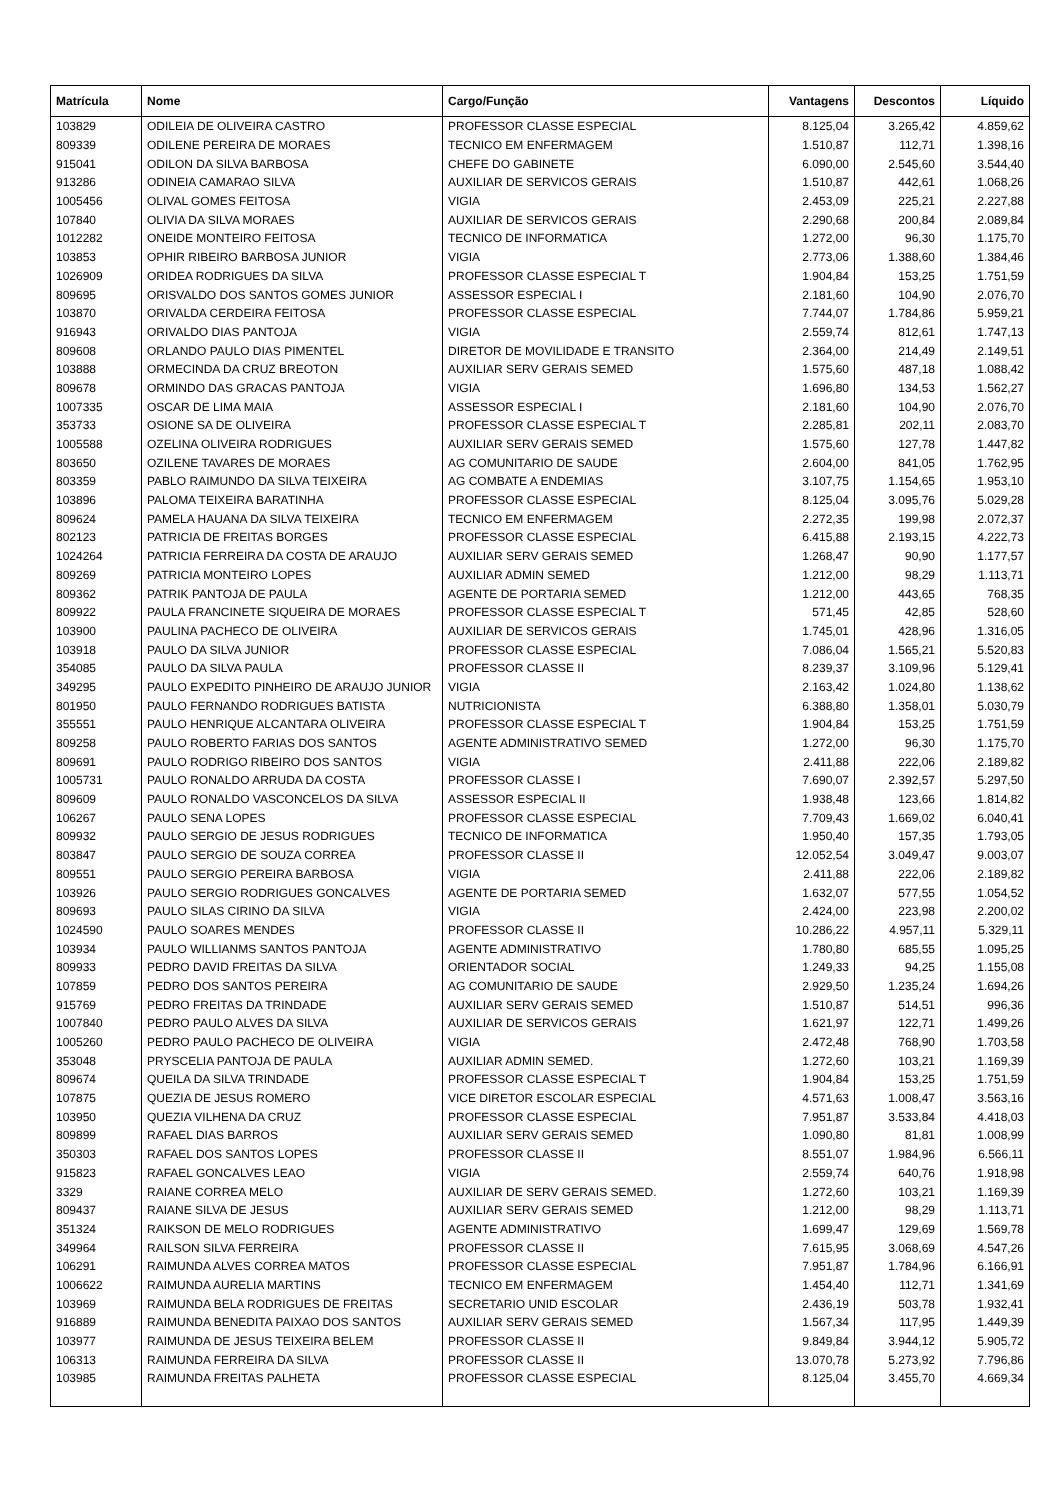| Matrícula | Nome | Cargo/Função | Vantagens | Descontos | Líquido |
| --- | --- | --- | --- | --- | --- |
| 103829 | ODILEIA DE OLIVEIRA CASTRO | PROFESSOR CLASSE ESPECIAL | 8.125,04 | 3.265,42 | 4.859,62 |
| 809339 | ODILENE PEREIRA DE MORAES | TECNICO EM ENFERMAGEM | 1.510,87 | 112,71 | 1.398,16 |
| 915041 | ODILON DA SILVA BARBOSA | CHEFE DO GABINETE | 6.090,00 | 2.545,60 | 3.544,40 |
| 913286 | ODINEIA CAMARAO SILVA | AUXILIAR DE SERVICOS GERAIS | 1.510,87 | 442,61 | 1.068,26 |
| 1005456 | OLIVAL GOMES FEITOSA | VIGIA | 2.453,09 | 225,21 | 2.227,88 |
| 107840 | OLIVIA DA SILVA MORAES | AUXILIAR DE SERVICOS GERAIS | 2.290,68 | 200,84 | 2.089,84 |
| 1012282 | ONEIDE MONTEIRO FEITOSA | TECNICO DE INFORMATICA | 1.272,00 | 96,30 | 1.175,70 |
| 103853 | OPHIR RIBEIRO BARBOSA JUNIOR | VIGIA | 2.773,06 | 1.388,60 | 1.384,46 |
| 1026909 | ORIDEA RODRIGUES DA SILVA | PROFESSOR CLASSE ESPECIAL T | 1.904,84 | 153,25 | 1.751,59 |
| 809695 | ORISVALDO DOS SANTOS GOMES JUNIOR | ASSESSOR ESPECIAL I | 2.181,60 | 104,90 | 2.076,70 |
| 103870 | ORIVALDA CERDEIRA FEITOSA | PROFESSOR CLASSE ESPECIAL | 7.744,07 | 1.784,86 | 5.959,21 |
| 916943 | ORIVALDO DIAS PANTOJA | VIGIA | 2.559,74 | 812,61 | 1.747,13 |
| 809608 | ORLANDO PAULO DIAS PIMENTEL | DIRETOR DE MOVILIDADE E TRANSITO | 2.364,00 | 214,49 | 2.149,51 |
| 103888 | ORMECINDA DA CRUZ BREOTON | AUXILIAR SERV GERAIS SEMED | 1.575,60 | 487,18 | 1.088,42 |
| 809678 | ORMINDO DAS GRACAS PANTOJA | VIGIA | 1.696,80 | 134,53 | 1.562,27 |
| 1007335 | OSCAR DE LIMA MAIA | ASSESSOR ESPECIAL I | 2.181,60 | 104,90 | 2.076,70 |
| 353733 | OSIONE SA DE OLIVEIRA | PROFESSOR CLASSE ESPECIAL T | 2.285,81 | 202,11 | 2.083,70 |
| 1005588 | OZELINA OLIVEIRA RODRIGUES | AUXILIAR SERV GERAIS SEMED | 1.575,60 | 127,78 | 1.447,82 |
| 803650 | OZILENE TAVARES DE MORAES | AG COMUNITARIO DE SAUDE | 2.604,00 | 841,05 | 1.762,95 |
| 803359 | PABLO RAIMUNDO DA SILVA TEIXEIRA | AG COMBATE A ENDEMIAS | 3.107,75 | 1.154,65 | 1.953,10 |
| 103896 | PALOMA TEIXEIRA BARATINHA | PROFESSOR CLASSE ESPECIAL | 8.125,04 | 3.095,76 | 5.029,28 |
| 809624 | PAMELA HAUANA DA SILVA TEIXEIRA | TECNICO EM ENFERMAGEM | 2.272,35 | 199,98 | 2.072,37 |
| 802123 | PATRICIA DE FREITAS BORGES | PROFESSOR CLASSE ESPECIAL | 6.415,88 | 2.193,15 | 4.222,73 |
| 1024264 | PATRICIA FERREIRA DA COSTA DE ARAUJO | AUXILIAR SERV GERAIS SEMED | 1.268,47 | 90,90 | 1.177,57 |
| 809269 | PATRICIA MONTEIRO LOPES | AUXILIAR ADMIN SEMED | 1.212,00 | 98,29 | 1.113,71 |
| 809362 | PATRIK PANTOJA DE PAULA | AGENTE DE PORTARIA SEMED | 1.212,00 | 443,65 | 768,35 |
| 809922 | PAULA FRANCINETE SIQUEIRA DE MORAES | PROFESSOR CLASSE ESPECIAL T | 571,45 | 42,85 | 528,60 |
| 103900 | PAULINA PACHECO DE OLIVEIRA | AUXILIAR DE SERVICOS GERAIS | 1.745,01 | 428,96 | 1.316,05 |
| 103918 | PAULO DA SILVA JUNIOR | PROFESSOR CLASSE ESPECIAL | 7.086,04 | 1.565,21 | 5.520,83 |
| 354085 | PAULO DA SILVA PAULA | PROFESSOR CLASSE II | 8.239,37 | 3.109,96 | 5.129,41 |
| 349295 | PAULO EXPEDITO PINHEIRO DE ARAUJO JUNIOR | VIGIA | 2.163,42 | 1.024,80 | 1.138,62 |
| 801950 | PAULO FERNANDO RODRIGUES BATISTA | NUTRICIONISTA | 6.388,80 | 1.358,01 | 5.030,79 |
| 355551 | PAULO HENRIQUE ALCANTARA OLIVEIRA | PROFESSOR CLASSE ESPECIAL T | 1.904,84 | 153,25 | 1.751,59 |
| 809258 | PAULO ROBERTO FARIAS DOS SANTOS | AGENTE ADMINISTRATIVO SEMED | 1.272,00 | 96,30 | 1.175,70 |
| 809691 | PAULO RODRIGO RIBEIRO DOS SANTOS | VIGIA | 2.411,88 | 222,06 | 2.189,82 |
| 1005731 | PAULO RONALDO ARRUDA DA COSTA | PROFESSOR CLASSE I | 7.690,07 | 2.392,57 | 5.297,50 |
| 809609 | PAULO RONALDO VASCONCELOS DA SILVA | ASSESSOR ESPECIAL II | 1.938,48 | 123,66 | 1.814,82 |
| 106267 | PAULO SENA LOPES | PROFESSOR CLASSE ESPECIAL | 7.709,43 | 1.669,02 | 6.040,41 |
| 809932 | PAULO SERGIO DE JESUS RODRIGUES | TECNICO DE INFORMATICA | 1.950,40 | 157,35 | 1.793,05 |
| 803847 | PAULO SERGIO DE SOUZA CORREA | PROFESSOR CLASSE II | 12.052,54 | 3.049,47 | 9.003,07 |
| 809551 | PAULO SERGIO PEREIRA BARBOSA | VIGIA | 2.411,88 | 222,06 | 2.189,82 |
| 103926 | PAULO SERGIO RODRIGUES GONCALVES | AGENTE DE PORTARIA SEMED | 1.632,07 | 577,55 | 1.054,52 |
| 809693 | PAULO SILAS CIRINO DA SILVA | VIGIA | 2.424,00 | 223,98 | 2.200,02 |
| 1024590 | PAULO SOARES MENDES | PROFESSOR CLASSE II | 10.286,22 | 4.957,11 | 5.329,11 |
| 103934 | PAULO WILLIANMS SANTOS PANTOJA | AGENTE ADMINISTRATIVO | 1.780,80 | 685,55 | 1.095,25 |
| 809933 | PEDRO DAVID FREITAS DA SILVA | ORIENTADOR SOCIAL | 1.249,33 | 94,25 | 1.155,08 |
| 107859 | PEDRO DOS SANTOS PEREIRA | AG COMUNITARIO DE SAUDE | 2.929,50 | 1.235,24 | 1.694,26 |
| 915769 | PEDRO FREITAS DA TRINDADE | AUXILIAR SERV GERAIS SEMED | 1.510,87 | 514,51 | 996,36 |
| 1007840 | PEDRO PAULO ALVES DA SILVA | AUXILIAR DE SERVICOS GERAIS | 1.621,97 | 122,71 | 1.499,26 |
| 1005260 | PEDRO PAULO PACHECO DE OLIVEIRA | VIGIA | 2.472,48 | 768,90 | 1.703,58 |
| 353048 | PRYSCELIA PANTOJA DE PAULA | AUXILIAR ADMIN SEMED. | 1.272,60 | 103,21 | 1.169,39 |
| 809674 | QUEILA DA SILVA TRINDADE | PROFESSOR CLASSE ESPECIAL T | 1.904,84 | 153,25 | 1.751,59 |
| 107875 | QUEZIA DE JESUS ROMERO | VICE DIRETOR ESCOLAR ESPECIAL | 4.571,63 | 1.008,47 | 3.563,16 |
| 103950 | QUEZIA VILHENA DA CRUZ | PROFESSOR CLASSE ESPECIAL | 7.951,87 | 3.533,84 | 4.418,03 |
| 809899 | RAFAEL DIAS BARROS | AUXILIAR SERV GERAIS SEMED | 1.090,80 | 81,81 | 1.008,99 |
| 350303 | RAFAEL DOS SANTOS LOPES | PROFESSOR CLASSE II | 8.551,07 | 1.984,96 | 6.566,11 |
| 915823 | RAFAEL GONCALVES LEAO | VIGIA | 2.559,74 | 640,76 | 1.918,98 |
| 3329 | RAIANE CORREA MELO | AUXILIAR DE SERV GERAIS SEMED. | 1.272,60 | 103,21 | 1.169,39 |
| 809437 | RAIANE SILVA DE JESUS | AUXILIAR SERV GERAIS SEMED | 1.212,00 | 98,29 | 1.113,71 |
| 351324 | RAIKSON DE MELO RODRIGUES | AGENTE ADMINISTRATIVO | 1.699,47 | 129,69 | 1.569,78 |
| 349964 | RAILSON SILVA FERREIRA | PROFESSOR CLASSE II | 7.615,95 | 3.068,69 | 4.547,26 |
| 106291 | RAIMUNDA ALVES CORREA MATOS | PROFESSOR CLASSE ESPECIAL | 7.951,87 | 1.784,96 | 6.166,91 |
| 1006622 | RAIMUNDA AURELIA MARTINS | TECNICO EM ENFERMAGEM | 1.454,40 | 112,71 | 1.341,69 |
| 103969 | RAIMUNDA BELA RODRIGUES DE FREITAS | SECRETARIO UNID ESCOLAR | 2.436,19 | 503,78 | 1.932,41 |
| 916889 | RAIMUNDA BENEDITA PAIXAO DOS SANTOS | AUXILIAR SERV GERAIS SEMED | 1.567,34 | 117,95 | 1.449,39 |
| 103977 | RAIMUNDA DE JESUS TEIXEIRA BELEM | PROFESSOR CLASSE II | 9.849,84 | 3.944,12 | 5.905,72 |
| 106313 | RAIMUNDA FERREIRA DA SILVA | PROFESSOR CLASSE II | 13.070,78 | 5.273,92 | 7.796,86 |
| 103985 | RAIMUNDA FREITAS PALHETA | PROFESSOR CLASSE ESPECIAL | 8.125,04 | 3.455,70 | 4.669,34 |